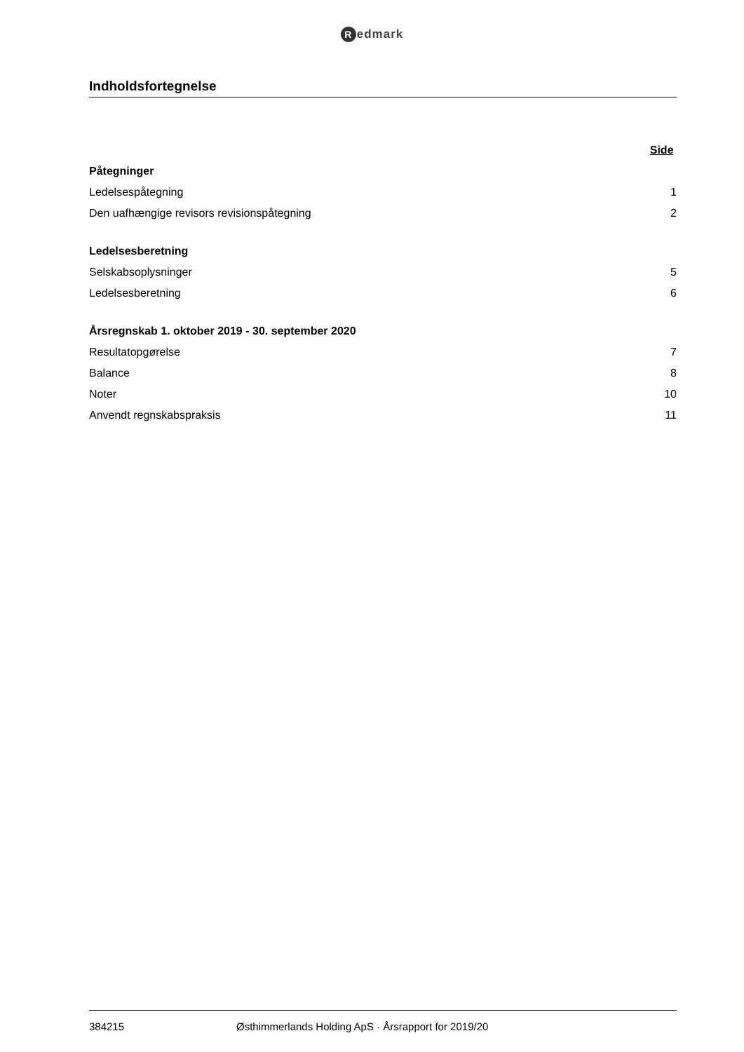Redmark
Indholdsfortegnelse
| | Side |
| --- | --- |
| Påtegninger | |
| Ledelsespåtegning | 1 |
| Den uafhængige revisors revisionspåtegning | 2 |
| Ledelsesberetning | |
| Selskabsoplysninger | 5 |
| Ledelsesberetning | 6 |
| Årsregnskab 1. oktober 2019 - 30. september 2020 | |
| Resultatopgørelse | 7 |
| Balance | 8 |
| Noter | 10 |
| Anvendt regnskabspraksis | 11 |
384215 Østhimmerlands Holding ApS · Årsrapport for 2019/20